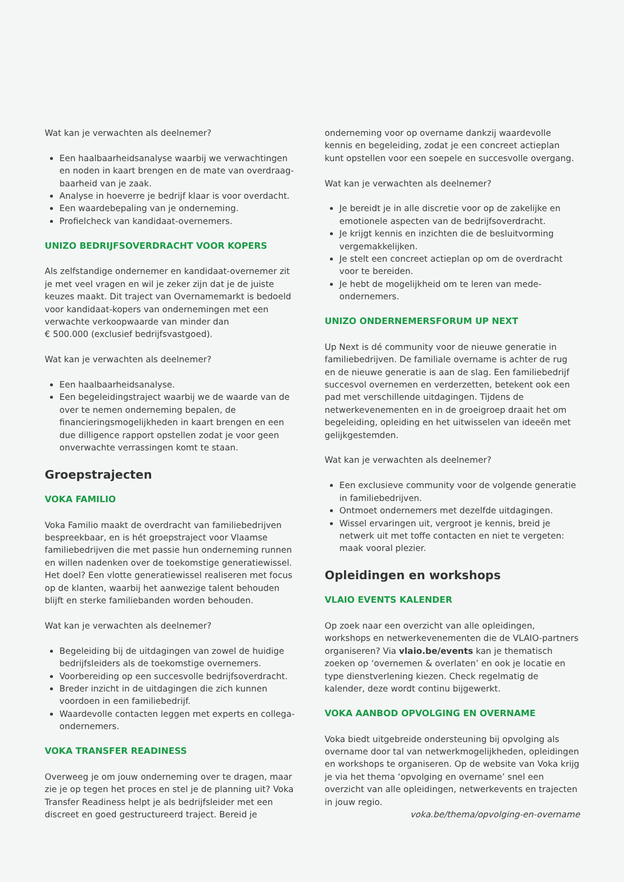Wat kan je verwachten als deelnemer?
Een haalbaarheidsanalyse waarbij we verwachtingen en noden in kaart brengen en de mate van overdraag-baarheid van je zaak.
Analyse in hoeverre je bedrijf klaar is voor overdacht.
Een waardebepaling van je onderneming.
Profielcheck van kandidaat-overnemers.
UNIZO BEDRIJFSOVERDRACHT VOOR KOPERS
Als zelfstandige ondernemer en kandidaat-overnemer zit je met veel vragen en wil je zeker zijn dat je de juiste keuzes maakt. Dit traject van Overnamemarkt is bedoeld voor kandidaat-kopers van ondernemingen met een verwachte verkoopwaarde van minder dan
€ 500.000 (exclusief bedrijfsvastgoed).
Wat kan je verwachten als deelnemer?
Een haalbaarheidsanalyse.
Een begeleidingstraject waarbij we de waarde van de over te nemen onderneming bepalen, de financieringsmogelijkheden in kaart brengen en een due dilligence rapport opstellen zodat je voor geen onverwachte verrassingen komt te staan.
Groepstrajecten
VOKA FAMILIO
Voka Familio maakt de overdracht van familiebedrijven bespreekbaar, en is hét groepstraject voor Vlaamse familiebedrijven die met passie hun onderneming runnen en willen nadenken over de toekomstige generatiewissel. Het doel? Een vlotte generatiewissel realiseren met focus op de klanten, waarbij het aanwezige talent behouden blijft en sterke familiebanden worden behouden.
Wat kan je verwachten als deelnemer?
Begeleiding bij de uitdagingen van zowel de huidige bedrijfsleiders als de toekomstige overnemers.
Voorbereiding op een succesvolle bedrijfsoverdracht.
Breder inzicht in de uitdagingen die zich kunnen voordoen in een familiebedrijf.
Waardevolle contacten leggen met experts en collega-ondernemers.
VOKA TRANSFER READINESS
Overweeg je om jouw onderneming over te dragen, maar zie je op tegen het proces en stel je de planning uit? Voka Transfer Readiness helpt je als bedrijfsleider met een discreet en goed gestructureerd traject. Bereid je
onderneming voor op overname dankzij waardevolle kennis en begeleiding, zodat je een concreet actieplan kunt opstellen voor een soepele en succesvolle overgang.
Wat kan je verwachten als deelnemer?
Je bereidt je in alle discretie voor op de zakelijke en emotionele aspecten van de bedrijfsoverdracht.
Je krijgt kennis en inzichten die de besluitvorming vergemakkelijken.
Je stelt een concreet actieplan op om de overdracht voor te bereiden.
Je hebt de mogelijkheid om te leren van mede-ondernemers.
UNIZO ONDERNEMERSFORUM UP NEXT
Up Next is dé community voor de nieuwe generatie in familiebedrijven. De familiale overname is achter de rug en de nieuwe generatie is aan de slag. Een familiebedrijf succesvol overnemen en verderzetten, betekent ook een pad met verschillende uitdagingen. Tijdens de netwerkevenementen en in de groeigroep draait het om begeleiding, opleiding en het uitwisselen van ideeën met gelijkgestemden.
Wat kan je verwachten als deelnemer?
Een exclusieve community voor de volgende generatie in familiebedrijven.
Ontmoet ondernemers met dezelfde uitdagingen.
Wissel ervaringen uit, vergroot je kennis, breid je netwerk uit met toffe contacten en niet te vergeten: maak vooral plezier.
Opleidingen en workshops
VLAIO EVENTS KALENDER
Op zoek naar een overzicht van alle opleidingen, workshops en netwerkevenementen die de VLAIO-partners organiseren? Via vlaio.be/events kan je thematisch zoeken op ‘overnemen & overlaten’ en ook je locatie en type dienstverlening kiezen. Check regelmatig de kalender, deze wordt continu bijgewerkt.
VOKA AANBOD OPVOLGING EN OVERNAME
Voka biedt uitgebreide ondersteuning bij opvolging als overname door tal van netwerkmogelijkheden, opleidingen en workshops te organiseren. Op de website van Voka krijg je via het thema ‘opvolging en overname’ snel een overzicht van alle opleidingen, netwerkevents en trajecten in jouw regio.
voka.be/thema/opvolging-en-overname